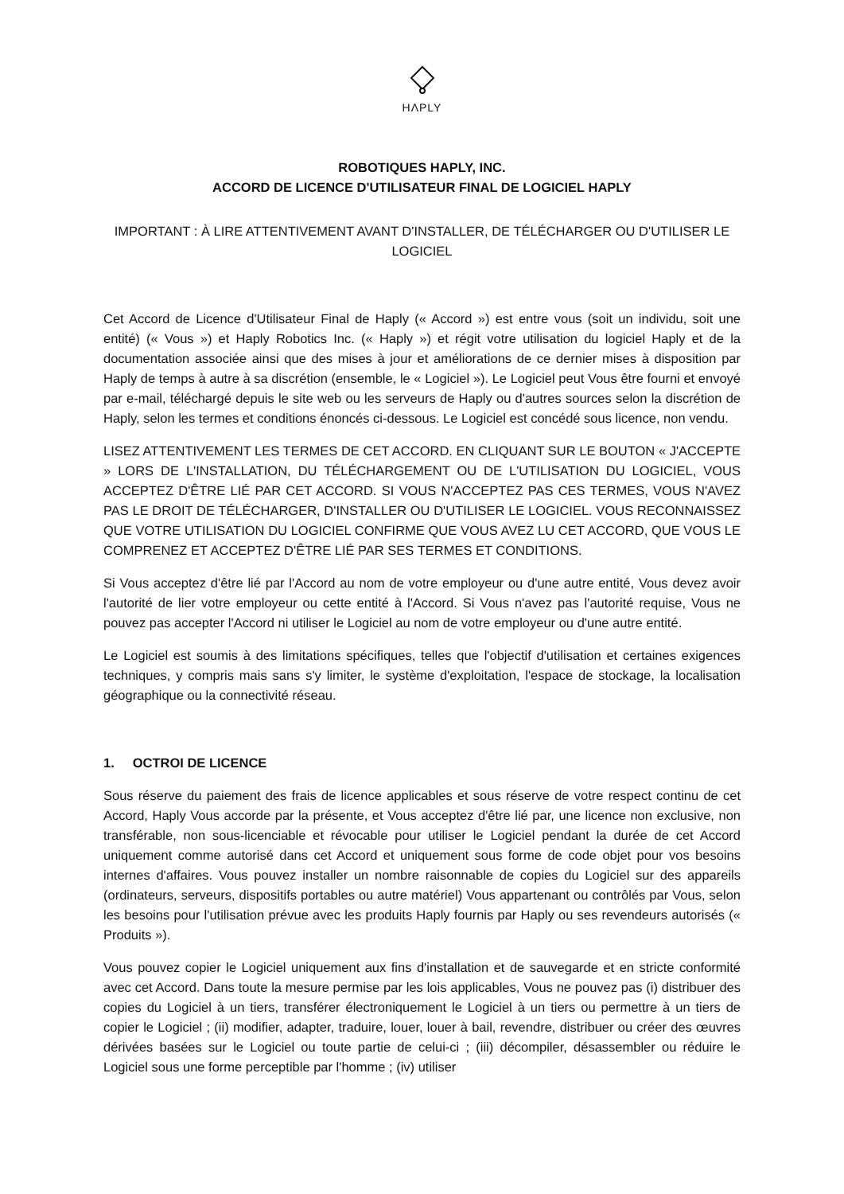HΛPLY
ROBOTIQUES HAPLY, INC.
ACCORD DE LICENCE D'UTILISATEUR FINAL DE LOGICIEL HAPLY
IMPORTANT : À LIRE ATTENTIVEMENT AVANT D'INSTALLER, DE TÉLÉCHARGER OU D'UTILISER LE LOGICIEL
Cet Accord de Licence d'Utilisateur Final de Haply (« Accord ») est entre vous (soit un individu, soit une entité) (« Vous ») et Haply Robotics Inc. (« Haply ») et régit votre utilisation du logiciel Haply et de la documentation associée ainsi que des mises à jour et améliorations de ce dernier mises à disposition par Haply de temps à autre à sa discrétion (ensemble, le « Logiciel »). Le Logiciel peut Vous être fourni et envoyé par e-mail, téléchargé depuis le site web ou les serveurs de Haply ou d'autres sources selon la discrétion de Haply, selon les termes et conditions énoncés ci-dessous. Le Logiciel est concédé sous licence, non vendu.
LISEZ ATTENTIVEMENT LES TERMES DE CET ACCORD. EN CLIQUANT SUR LE BOUTON « J'ACCEPTE » LORS DE L'INSTALLATION, DU TÉLÉCHARGEMENT OU DE L'UTILISATION DU LOGICIEL, VOUS ACCEPTEZ D'ÊTRE LIÉ PAR CET ACCORD. SI VOUS N'ACCEPTEZ PAS CES TERMES, VOUS N'AVEZ PAS LE DROIT DE TÉLÉCHARGER, D'INSTALLER OU D'UTILISER LE LOGICIEL. VOUS RECONNAISSEZ QUE VOTRE UTILISATION DU LOGICIEL CONFIRME QUE VOUS AVEZ LU CET ACCORD, QUE VOUS LE COMPRENEZ ET ACCEPTEZ D'ÊTRE LIÉ PAR SES TERMES ET CONDITIONS.
Si Vous acceptez d'être lié par l'Accord au nom de votre employeur ou d'une autre entité, Vous devez avoir l'autorité de lier votre employeur ou cette entité à l'Accord. Si Vous n'avez pas l'autorité requise, Vous ne pouvez pas accepter l'Accord ni utiliser le Logiciel au nom de votre employeur ou d'une autre entité.
Le Logiciel est soumis à des limitations spécifiques, telles que l'objectif d'utilisation et certaines exigences techniques, y compris mais sans s'y limiter, le système d'exploitation, l'espace de stockage, la localisation géographique ou la connectivité réseau.
1. OCTROI DE LICENCE
Sous réserve du paiement des frais de licence applicables et sous réserve de votre respect continu de cet Accord, Haply Vous accorde par la présente, et Vous acceptez d'être lié par, une licence non exclusive, non transférable, non sous-licenciable et révocable pour utiliser le Logiciel pendant la durée de cet Accord uniquement comme autorisé dans cet Accord et uniquement sous forme de code objet pour vos besoins internes d'affaires. Vous pouvez installer un nombre raisonnable de copies du Logiciel sur des appareils (ordinateurs, serveurs, dispositifs portables ou autre matériel) Vous appartenant ou contrôlés par Vous, selon les besoins pour l'utilisation prévue avec les produits Haply fournis par Haply ou ses revendeurs autorisés (« Produits »).
Vous pouvez copier le Logiciel uniquement aux fins d'installation et de sauvegarde et en stricte conformité avec cet Accord. Dans toute la mesure permise par les lois applicables, Vous ne pouvez pas (i) distribuer des copies du Logiciel à un tiers, transférer électroniquement le Logiciel à un tiers ou permettre à un tiers de copier le Logiciel ; (ii) modifier, adapter, traduire, louer, louer à bail, revendre, distribuer ou créer des œuvres dérivées basées sur le Logiciel ou toute partie de celui-ci ; (iii) décompiler, désassembler ou réduire le Logiciel sous une forme perceptible par l'homme ; (iv) utiliser